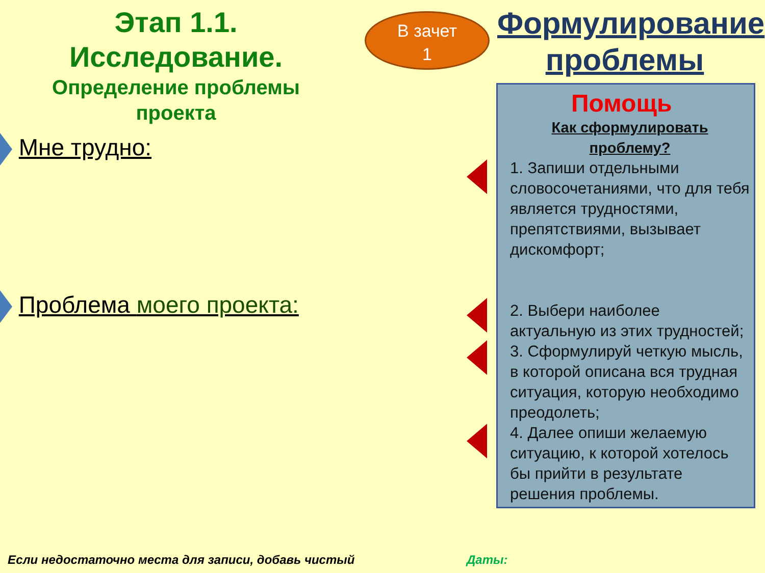Этап 1.1.
Исследование.
Определение проблемы
проекта
Мне трудно:
Проблема моего проекта:
В зачет
1
Помощь
Формулирование
проблемы
Как сформулировать проблему?
1. Запиши отдельными словосочетаниями, что для тебя является трудностями, препятствиями, вызывает дискомфорт;
2. Выбери наиболее актуальную из этих трудностей;
3. Сформулируй четкую мысль, в которой описана вся трудная ситуация, которую необходимо преодолеть;
4. Далее опиши желаемую ситуацию, к которой хотелось бы прийти в результате решения проблемы.
Если недостаточно места для записи, добавь чистый
Даты: